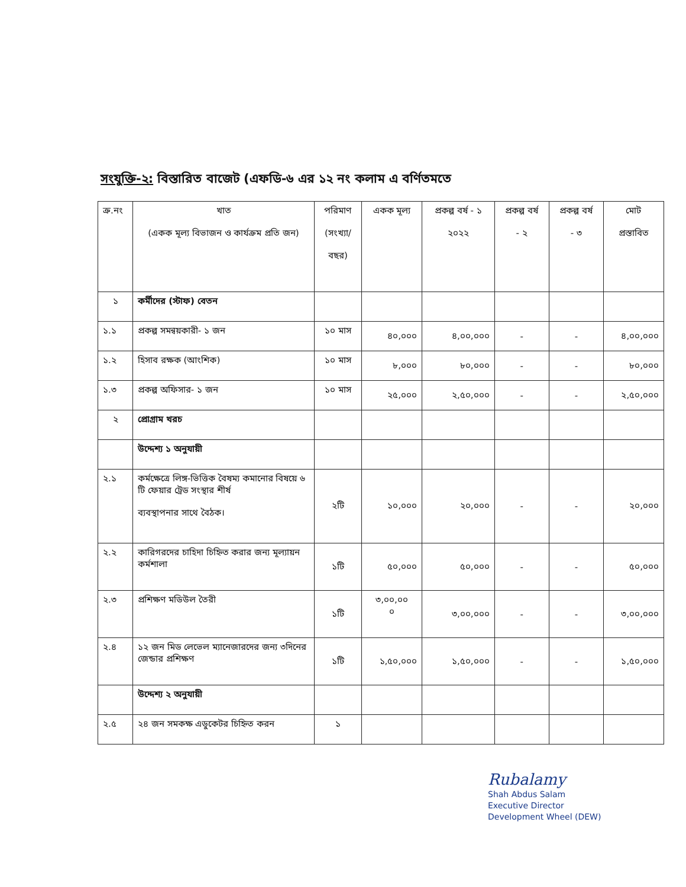সংযুক্তি-২: বিস্তারিত বাজেট (এফডি-৬ এর ১২ নং কলাম এ বর্ণিতমতে
| ক্র.নং | খাত (একক মূল্য বিভাজন ও কার্যক্রম প্রতি জন) | পরিমাণ (সংখ্যা/ বছর) | একক মূল্য | প্রকল্প বর্ষ - ১ ২০২২ | প্রকল্প বর্ষ - ২ | প্রকল্প বর্ষ - ৩ | মোট প্রস্তাবিত |
| --- | --- | --- | --- | --- | --- | --- | --- |
| ১ | কর্মীদের (স্টাফ) বেতন | | | | | | |
| ১.১ | প্রকল্প সমন্বয়কারী- ১ জন | ১০ মাস | ৪০,০০০ | ৪,০০,০০০ | - | - | ৪,০০,০০০ |
| ১.২ | হিসাব রক্ষক (আংশিক) | ১০ মাস | ৮,০০০ | ৮০,০০০ | - | - | ৮০,০০০ |
| ১.৩ | প্রকল্প অফিসার- ১ জন | ১০ মাস | ২৫,০০০ | ২,৫০,০০০ | - | - | ২,৫০,০০০ |
| ২ | প্রোগ্রাম খরচ | | | | | | |
| | উদ্দেশ্য ১ অনুযায়ী | | | | | | |
| ২.১ | কর্মক্ষেত্রে লিঙ্গ-ভিত্তিক বৈষম্য কমানোর বিষয়ে ৬ টি ফেয়ার ট্রেড সংস্থার শীর্ষ ব্যবস্থাপনার সাথে বৈঠক। | ২টি | ১০,০০০ | ২০,০০০ | - | - | ২০,০০০ |
| ২.২ | কারিগরদের চাহিদা চিহ্নিত করার জন্য মূল্যায়ন কর্মশালা | ১টি | ৫০,০০০ | ৫০,০০০ | - | - | ৫০,০০০ |
| ২.৩ | প্রশিক্ষণ মডিউল তৈরী | ১টি | ৩,০০,০০ ০ | ৩,০০,০০০ | - | - | ৩,০০,০০০ |
| ২.৪ | ১২ জন মিড লেভেল ম্যানেজারদের জন্য ৩দিনের জেন্ডার প্রশিক্ষণ | ১টি | ১,৫০,০০০ | ১,৫০,০০০ | - | - | ১,৫০,০০০ |
| | উদ্দেশ্য ২ অনুযায়ী | | | | | | |
| ২.৫ | ২৪ জন সমকক্ষ এডুকেটর চিহ্নিত করন | ১ | | | | | |
Rubalamy
Shah Abdus Salam
Executive Director
Development Wheel (DEW)